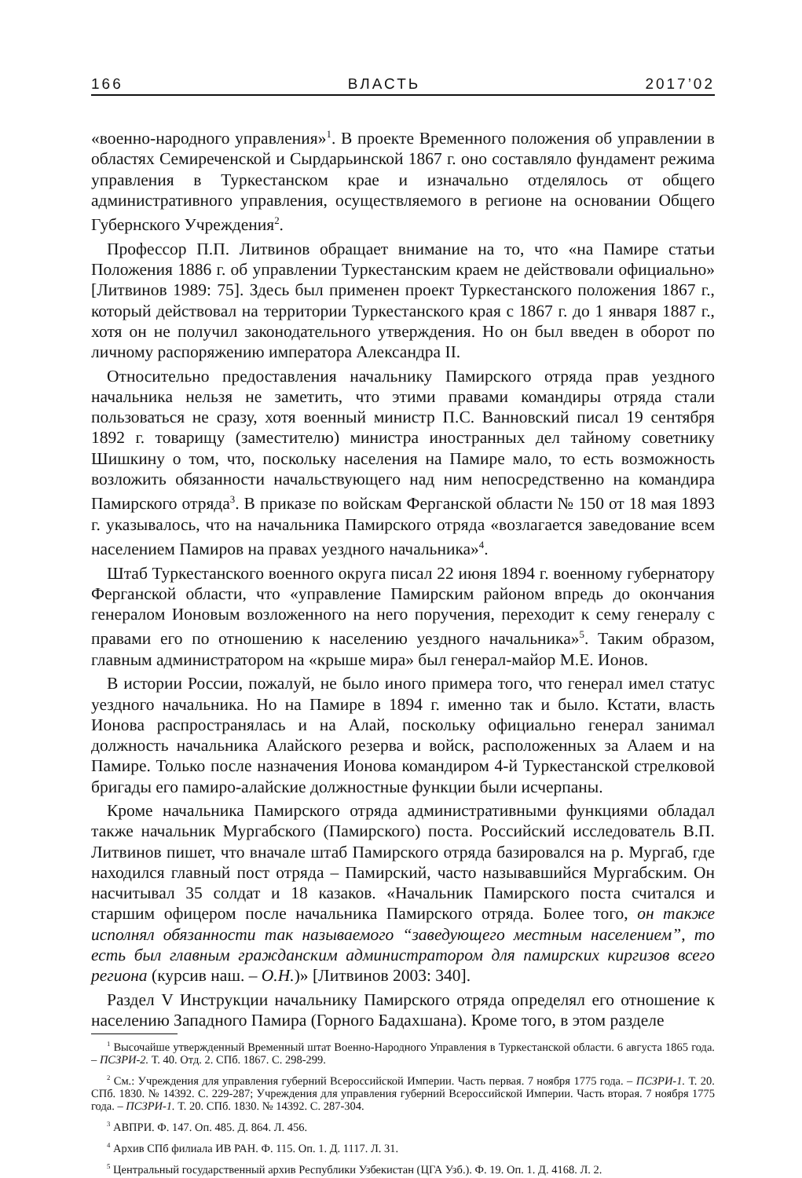166 ВЛАСТЬ 2017’02
«военно-народного управления»<sup>1</sup>. В проекте Временного положения об управлении в областях Семиреченской и Сырдарьинской 1867 г. оно составляло фундамент режима управления в Туркестанском крае и изначально отделялось от общего административного управления, осуществляемого в регионе на основании Общего Губернского Учреждения<sup>2</sup>.
Профессор П.П. Литвинов обращает внимание на то, что «на Памире статьи Положения 1886 г. об управлении Туркестанским краем не действовали официально» [Литвинов 1989: 75]. Здесь был применен проект Туркестанского положения 1867 г., который действовал на территории Туркестанского края с 1867 г. до 1 января 1887 г., хотя он не получил законодательного утверждения. Но он был введен в оборот по личному распоряжению императора Александра II.
Относительно предоставления начальнику Памирского отряда прав уездного начальника нельзя не заметить, что этими правами командиры отряда стали пользоваться не сразу, хотя военный министр П.С. Ванновский писал 19 сентября 1892 г. товарищу (заместителю) министра иностранных дел тайному советнику Шишкину о том, что, поскольку населения на Памире мало, то есть возможность возложить обязанности начальствующего над ним непосредственно на командира Памирского отряда<sup>3</sup>. В приказе по войскам Ферганской области № 150 от 18 мая 1893 г. указывалось, что на начальника Памирского отряда «возлагается заведование всем населением Памиров на правах уездного начальника»<sup>4</sup>.
Штаб Туркестанского военного округа писал 22 июня 1894 г. военному губернатору Ферганской области, что «управление Памирским районом впредь до окончания генералом Ионовым возложенного на него поручения, переходит к сему генералу с правами его по отношению к населению уездного начальника»<sup>5</sup>. Таким образом, главным администратором на «крыше мира» был генерал-майор М.Е. Ионов.
В истории России, пожалуй, не было иного примера того, что генерал имел статус уездного начальника. Но на Памире в 1894 г. именно так и было. Кстати, власть Ионова распространялась и на Алай, поскольку официально генерал занимал должность начальника Алайского резерва и войск, расположенных за Алаем и на Памире. Только после назначения Ионова командиром 4-й Туркестанской стрелковой бригады его памиро-алайские должностные функции были исчерпаны.
Кроме начальника Памирского отряда административными функциями обладал также начальник Мургабского (Памирского) поста. Российский исследователь В.П. Литвинов пишет, что вначале штаб Памирского отряда базировался на р. Мургаб, где находился главный пост отряда – Памирский, часто называвшийся Мургабским. Он насчитывал 35 солдат и 18 казаков. «Начальник Памирского поста считался и старшим офицером после начальника Памирского отряда. Более того, он также исполнял обязанности так называемого “заведующего местным населением”, то есть был главным гражданским администратором для памирских киргизов всего региона (курсив наш. – О.Н.)» [Литвинов 2003: 340].
Раздел V Инструкции начальнику Памирского отряда определял его отношение к населению Западного Памира (Горного Бадахшана). Кроме того, в этом разделе
<sup>1</sup> Высочайше утвержденный Временный штат Военно-Народного Управления в Туркестанской области. 6 августа 1865 года. – ПСЗРИ-2. Т. 40. Отд. 2. СПб. 1867. С. 298-299.
<sup>2</sup> См.: Учреждения для управления губерний Всероссийской Империи. Часть первая. 7 ноября 1775 года. – ПСЗРИ-1. Т. 20. СПб. 1830. № 14392. С. 229-287; Учреждения для управления губерний Всероссийской Империи. Часть вторая. 7 ноября 1775 года. – ПСЗРИ-1. Т. 20. СПб. 1830. № 14392. С. 287-304.
<sup>3</sup> АВПРИ. Ф. 147. Оп. 485. Д. 864. Л. 456.
<sup>4</sup> Архив СПб филиала ИВ РАН. Ф. 115. Оп. 1. Д. 1117. Л. 31.
<sup>5</sup> Центральный государственный архив Республики Узбекистан (ЦГА Узб.). Ф. 19. Оп. 1. Д. 4168. Л. 2.